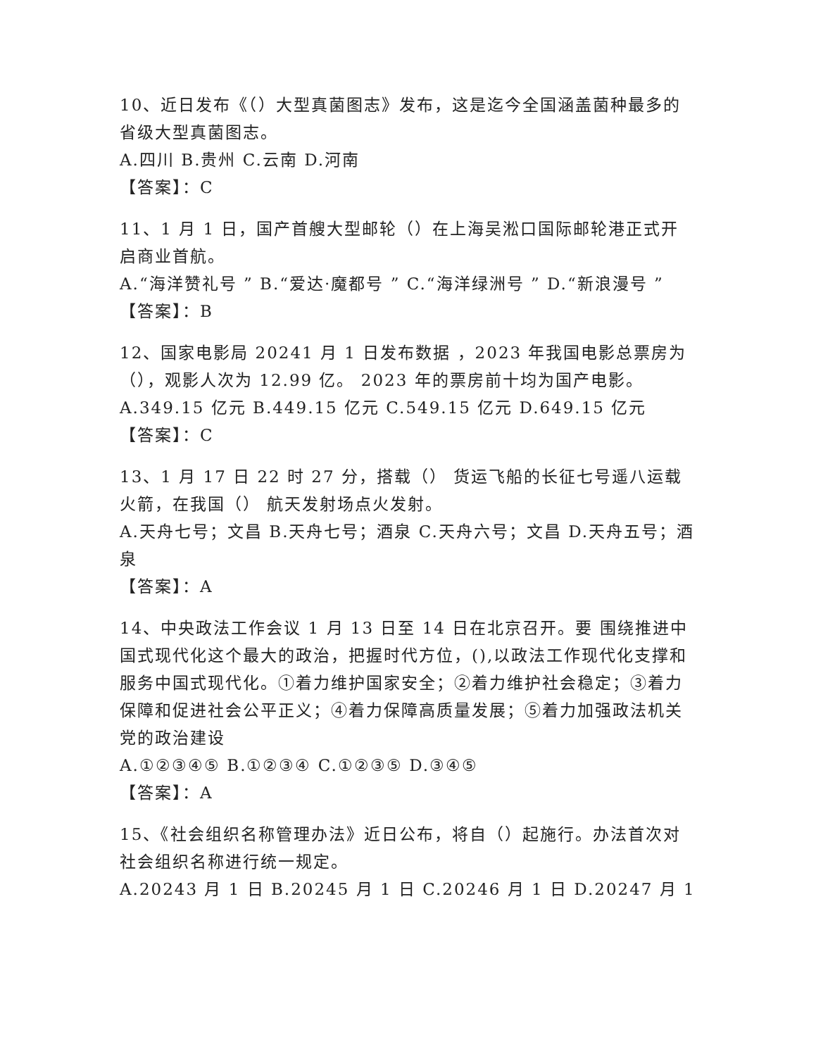10、近日发布《（）大型真菌图志》发布，这是迄今全国涵盖菌种最多的省级大型真菌图志。
A.四川 B.贵州 C.云南 D.河南
【答案】：C
11、1 月 1 日，国产首艘大型邮轮（）在上海吴淞口国际邮轮港正式开启商业首航。
A.“海洋赞礼号 ” B.“爱达·魔都号 ” C.“海洋绿洲号 ” D.“新浪漫号 ”
【答案】：B
12、国家电影局 20241 月 1 日发布数据 ，2023 年我国电影总票房为（），观影人次为 12.99 亿。 2023 年的票房前十均为国产电影。
A.349.15 亿元 B.449.15 亿元 C.549.15 亿元 D.649.15 亿元
【答案】：C
13、1 月 17 日 22 时 27 分，搭载（） 货运飞船的长征七号遥八运载火箭，在我国（） 航天发射场点火发射。
A.天舟七号；文昌 B.天舟七号；酒泉 C.天舟六号；文昌 D.天舟五号；酒泉
【答案】：A
14、中央政法工作会议 1 月 13 日至 14 日在北京召开。要 围绕推进中国式现代化这个最大的政治，把握时代方位，(),以政法工作现代化支撑和服务中国式现代化。①着力维护国家安全；②着力维护社会稳定；③着力 保障和促进社会公平正义；④着力保障高质量发展；⑤着力加强政法机关党的政治建设
A.①②③④⑤ B.①②③④ C.①②③⑤ D.③④⑤
【答案】：A
15、《社会组织名称管理办法》近日公布，将自（）起施行。办法首次对社会组织名称进行统一规定。
A.20243 月 1 日 B.20245 月 1 日 C.20246 月 1 日 D.20247 月 1